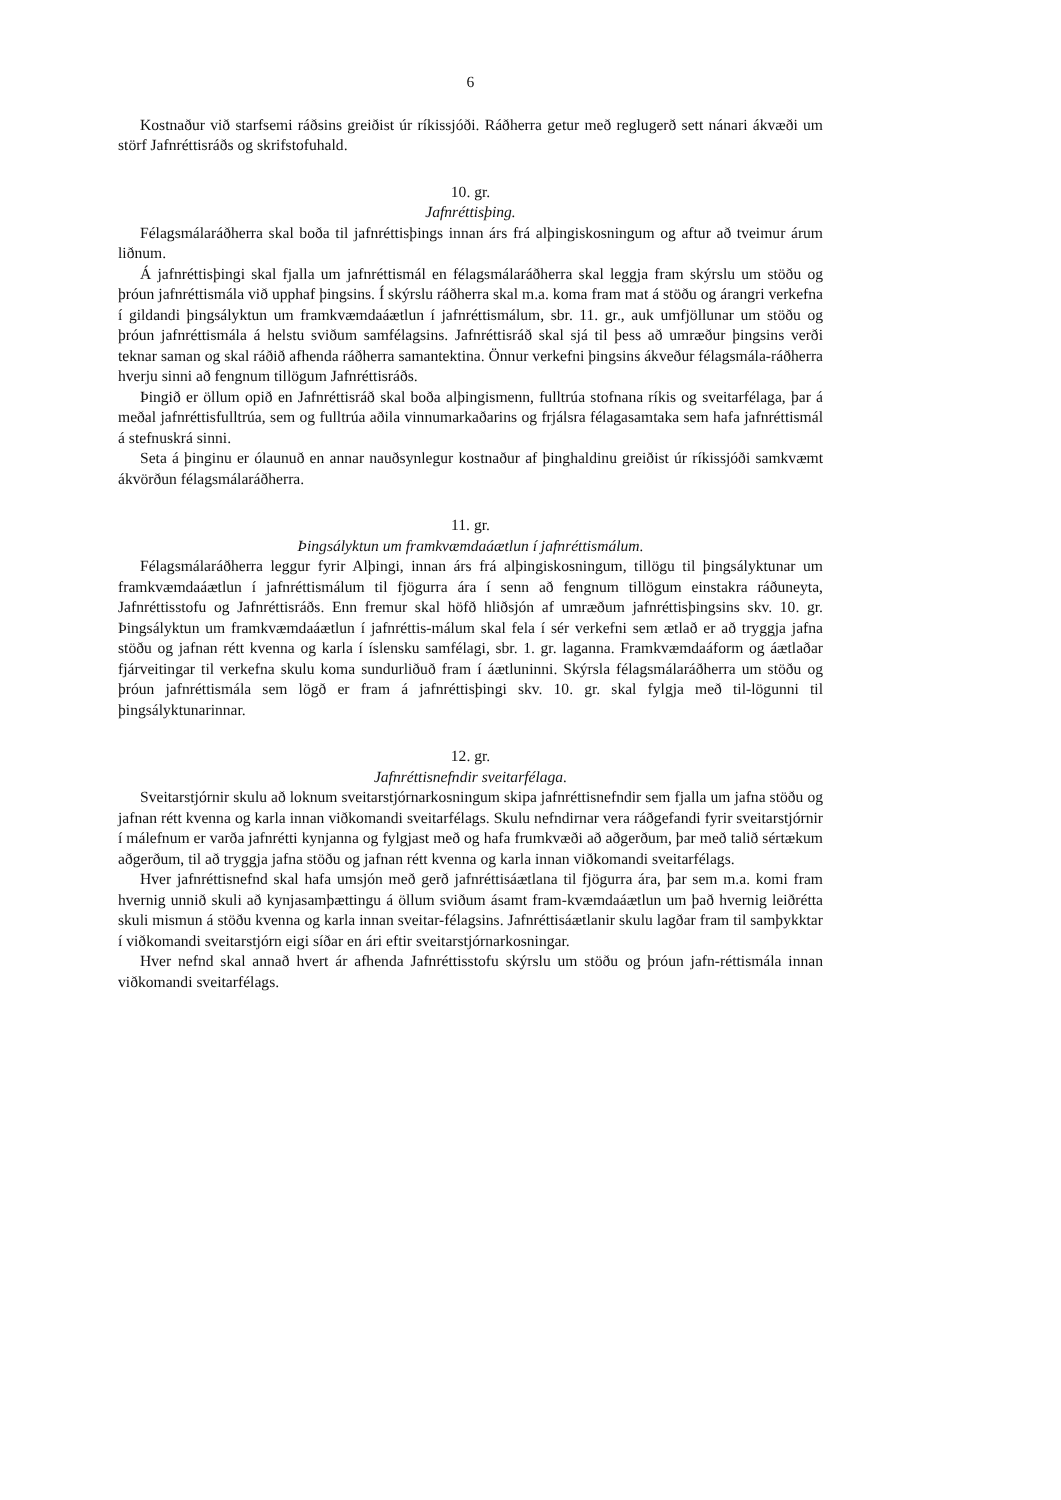6
Kostnaður við starfsemi ráðsins greiðist úr ríkissjóði. Ráðherra getur með reglugerð sett nánari ákvæði um störf Jafnréttisráðs og skrifstofuhald.
10. gr.
Jafnréttisþing.
Félagsmálaráðherra skal boða til jafnréttisþings innan árs frá alþingiskosningum og aftur að tveimur árum liðnum.
Á jafnréttisþingi skal fjalla um jafnréttismál en félagsmálaráðherra skal leggja fram skýrslu um stöðu og þróun jafnréttismála við upphaf þingsins. Í skýrslu ráðherra skal m.a. koma fram mat á stöðu og árangri verkefna í gildandi þingsályktun um framkvæmdaáætlun í jafnréttismálum, sbr. 11. gr., auk umfjöllunar um stöðu og þróun jafnréttismála á helstu sviðum samfélagsins. Jafnréttisráð skal sjá til þess að umræður þingsins verði teknar saman og skal ráðið afhenda ráðherra samantektina. Önnur verkefni þingsins ákveður félagsmála-ráðherra hverju sinni að fengnum tillögum Jafnréttisráðs.
Þingið er öllum opið en Jafnréttisráð skal boða alþingismenn, fulltrúa stofnana ríkis og sveitarfélaga, þar á meðal jafnréttisfulltrúa, sem og fulltrúa aðila vinnumarkaðarins og frjálsra félagasamtaka sem hafa jafnréttismál á stefnuskrá sinni.
Seta á þinginu er ólaunuð en annar nauðsynlegur kostnaður af þinghaldinu greiðist úr ríkissjóði samkvæmt ákvörðun félagsmálaráðherra.
11. gr.
Þingsályktun um framkvæmdaáætlun í jafnréttismálum.
Félagsmálaráðherra leggur fyrir Alþingi, innan árs frá alþingiskosningum, tillögu til þingsályktunar um framkvæmdaáætlun í jafnréttismálum til fjögurra ára í senn að fengnum tillögum einstakra ráðuneyta, Jafnréttisstofu og Jafnréttisráðs. Enn fremur skal höfð hliðsjón af umræðum jafnréttisþingsins skv. 10. gr. Þingsályktun um framkvæmdaáætlun í jafnréttis-málum skal fela í sér verkefni sem ætlað er að tryggja jafna stöðu og jafnan rétt kvenna og karla í íslensku samfélagi, sbr. 1. gr. laganna. Framkvæmdaáform og áætlaðar fjárveitingar til verkefna skulu koma sundurliðuð fram í áætluninni. Skýrsla félagsmálaráðherra um stöðu og þróun jafnréttismála sem lögð er fram á jafnréttisþingi skv. 10. gr. skal fylgja með til-lögunni til þingsályktunarinnar.
12. gr.
Jafnréttisnefndir sveitarfélaga.
Sveitarstjórnir skulu að loknum sveitarstjórnarkosningum skipa jafnréttisnefndir sem fjalla um jafna stöðu og jafnan rétt kvenna og karla innan viðkomandi sveitarfélags. Skulu nefndirnar vera ráðgefandi fyrir sveitarstjórnir í málefnum er varða jafnrétti kynjanna og fylgjast með og hafa frumkvæði að aðgerðum, þar með talið sértækum aðgerðum, til að tryggja jafna stöðu og jafnan rétt kvenna og karla innan viðkomandi sveitarfélags.
Hver jafnréttisnefnd skal hafa umsjón með gerð jafnréttisáætlana til fjögurra ára, þar sem m.a. komi fram hvernig unnið skuli að kynjasamþættingu á öllum sviðum ásamt fram-kvæmdaáætlun um það hvernig leiðrétta skuli mismun á stöðu kvenna og karla innan sveitar-félagsins. Jafnréttisáætlanir skulu lagðar fram til samþykktar í viðkomandi sveitarstjórn eigi síðar en ári eftir sveitarstjórnarkosningar.
Hver nefnd skal annað hvert ár afhenda Jafnréttisstofu skýrslu um stöðu og þróun jafn-réttismála innan viðkomandi sveitarfélags.